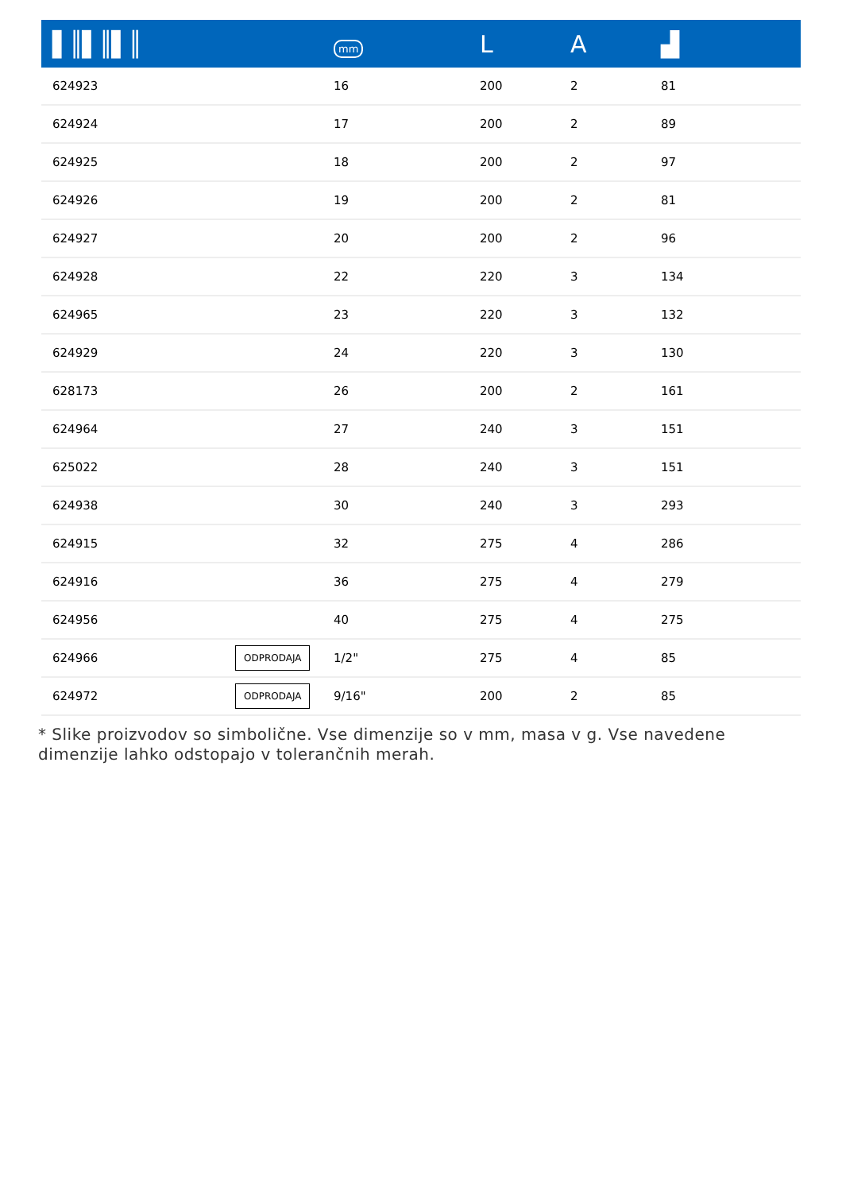| ▌║▌║▌║ | | mm | L | A | ▟ |
| --- | --- | --- | --- | --- | --- |
| 624923 | | 16 | 200 | 2 | 81 |
| 624924 | | 17 | 200 | 2 | 89 |
| 624925 | | 18 | 200 | 2 | 97 |
| 624926 | | 19 | 200 | 2 | 81 |
| 624927 | | 20 | 200 | 2 | 96 |
| 624928 | | 22 | 220 | 3 | 134 |
| 624965 | | 23 | 220 | 3 | 132 |
| 624929 | | 24 | 220 | 3 | 130 |
| 628173 | | 26 | 200 | 2 | 161 |
| 624964 | | 27 | 240 | 3 | 151 |
| 625022 | | 28 | 240 | 3 | 151 |
| 624938 | | 30 | 240 | 3 | 293 |
| 624915 | | 32 | 275 | 4 | 286 |
| 624916 | | 36 | 275 | 4 | 279 |
| 624956 | | 40 | 275 | 4 | 275 |
| 624966 | ODPRODAJA | 1/2" | 275 | 4 | 85 |
| 624972 | ODPRODAJA | 9/16" | 200 | 2 | 85 |
* Slike proizvodov so simbolične. Vse dimenzije so v mm, masa v g. Vse navedene dimenzije lahko odstopajo v tolerančnih merah.